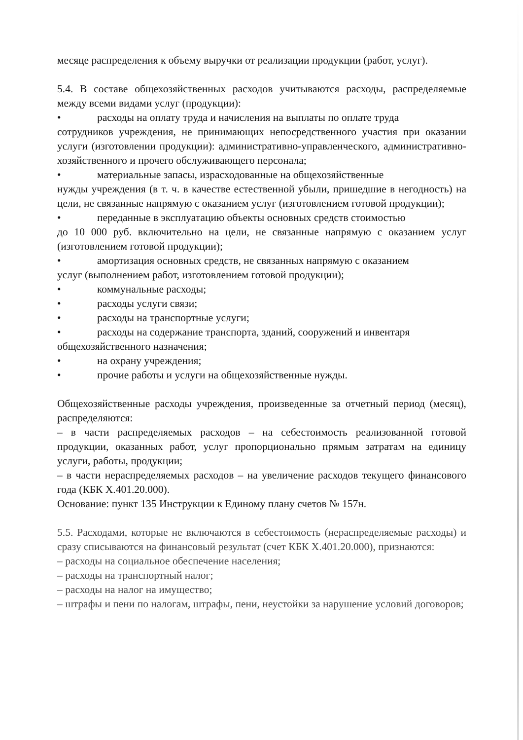месяце распределения к объему выручки от реализации продукции (работ, услуг).
5.4. В составе общехозяйственных расходов учитываются расходы, распределяемые между всеми видами услуг (продукции):
• расходы на оплату труда и начисления на выплаты по оплате труда
сотрудников учреждения, не принимающих непосредственного участия при оказании услуги (изготовлении продукции): административно-управленческого, административно-хозяйственного и прочего обслуживающего персонала;
• материальные запасы, израсходованные на общехозяйственные
нужды учреждения (в т. ч. в качестве естественной убыли, пришедшие в негодность) на цели, не связанные напрямую с оказанием услуг (изготовлением готовой продукции);
• переданные в эксплуатацию объекты основных средств стоимостью
до 10 000 руб. включительно на цели, не связанные напрямую с оказанием услуг (изготовлением готовой продукции);
• амортизация основных средств, не связанных напрямую с оказанием
услуг (выполнением работ, изготовлением готовой продукции);
• коммунальные расходы;
• расходы услуги связи;
• расходы на транспортные услуги;
• расходы на содержание транспорта, зданий, сооружений и инвентаря
общехозяйственного назначения;
• на охрану учреждения;
• прочие работы и услуги на общехозяйственные нужды.
Общехозяйственные расходы учреждения, произведенные за отчетный период (месяц), распределяются:
– в части распределяемых расходов – на себестоимость реализованной готовой продукции, оказанных работ, услуг пропорционально прямым затратам на единицу услуги, работы, продукции;
– в части нераспределяемых расходов – на увеличение расходов текущего финансового года (КБК Х.401.20.000).
Основание: пункт 135 Инструкции к Единому плану счетов № 157н.
5.5. Расходами, которые не включаются в себестоимость (нераспределяемые расходы) и сразу списываются на финансовый результат (счет КБК Х.401.20.000), признаются:
– расходы на социальное обеспечение населения;
– расходы на транспортный налог;
– расходы на налог на имущество;
– штрафы и пени по налогам, штрафы, пени, неустойки за нарушение условий договоров;